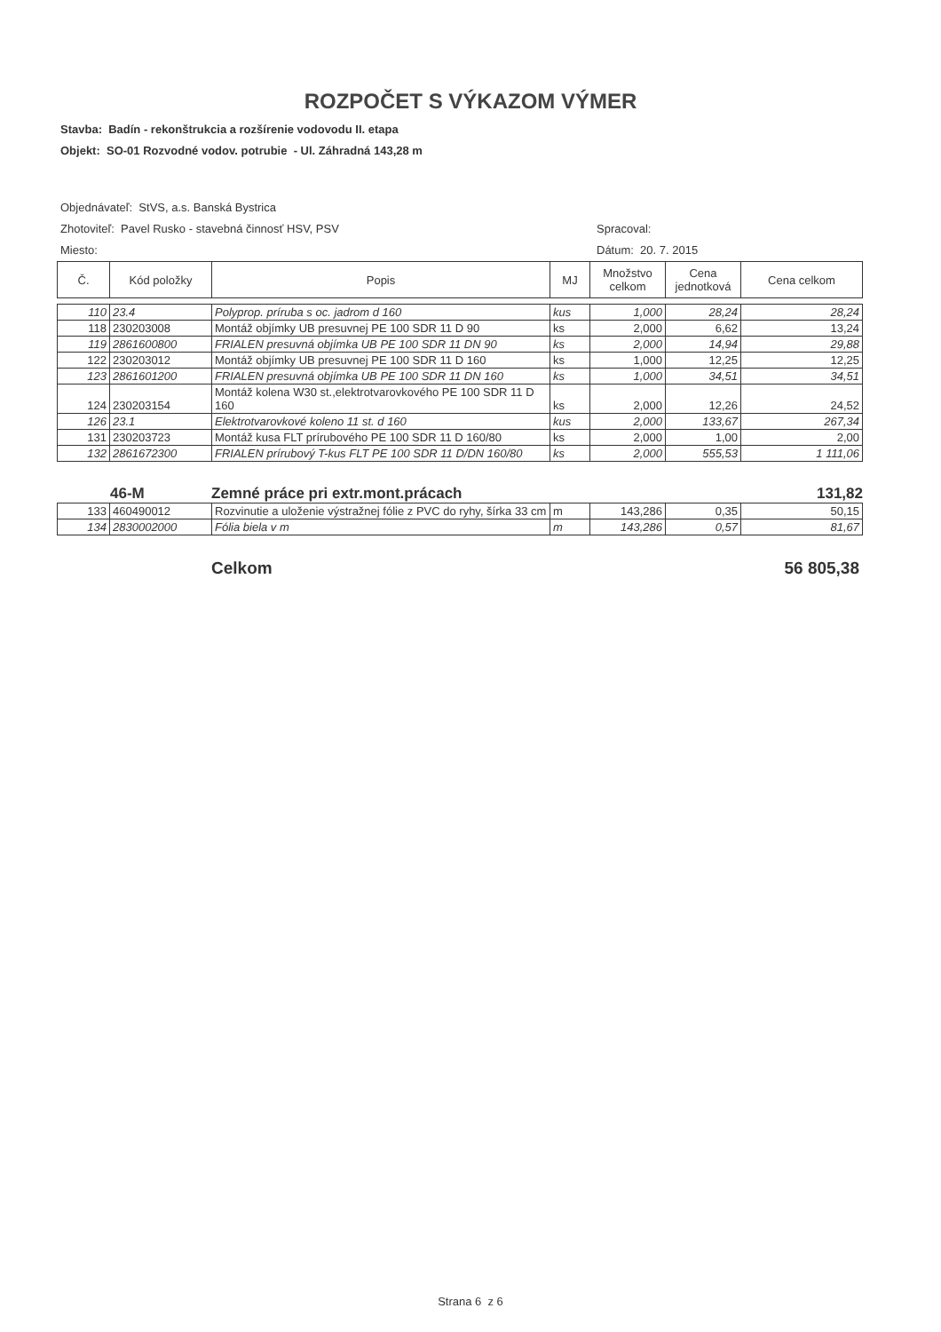ROZPOČET S VÝKAZOM VÝMER
Stavba: Badín - rekonštrukcia a rozšírenie vodovodu II. etapa
Objekt: SO-01 Rozvodné vodov. potrubie - Ul. Záhradná 143,28 m
Objednávateľ: StVS, a.s. Banská Bystrica
Zhotoviteľ: Pavel Rusko - stavebná činnosť HSV, PSV Spracoval:
Miesto: Dátum: 20. 7. 2015
| Č. | Kód položky | Popis | MJ | Množstvo celkom | Cena jednotková | Cena celkom |
| --- | --- | --- | --- | --- | --- | --- |
| 110 | 23.4 | Polyprop. príruba s oc. jadrom d 160 | kus | 1,000 | 28,24 | 28,24 |
| 118 | 230203008 | Montáž objímky UB presuvnej PE 100 SDR 11 D 90 | ks | 2,000 | 6,62 | 13,24 |
| 119 | 2861600800 | FRIALEN presuvná objímka UB PE 100 SDR 11 DN 90 | ks | 2,000 | 14,94 | 29,88 |
| 122 | 230203012 | Montáž objímky UB presuvnej PE 100 SDR 11 D 160 | ks | 1,000 | 12,25 | 12,25 |
| 123 | 2861601200 | FRIALEN presuvná objímka UB PE 100 SDR 11 DN 160 | ks | 1,000 | 34,51 | 34,51 |
| 124 | 230203154 | Montáž kolena W30 st.,elektrotvarovkového PE 100 SDR 11 D 160 | ks | 2,000 | 12,26 | 24,52 |
| 126 | 23.1 | Elektrotvarovkové koleno 11 st. d 160 | kus | 2,000 | 133,67 | 267,34 |
| 131 | 230203723 | Montáž kusa FLT prírubového PE 100 SDR 11 D 160/80 | ks | 2,000 | 1,00 | 2,00 |
| 132 | 2861672300 | FRIALEN prírubový T-kus FLT PE 100 SDR 11 D/DN 160/80 | ks | 2,000 | 555,53 | 1 111,06 |
46-M Zemné práce pri extr.mont.prácach 131,82
| 133 | 460490012 | Rozvinutie a uloženie výstražnej fólie z PVC do ryhy, šírka 33 cm | m | 143,286 | 0,35 | 50,15 |
| 134 | 2830002000 | Fólia biela v m | m | 143,286 | 0,57 | 81,67 |
Celkom 56 805,38
Strana 6 z 6